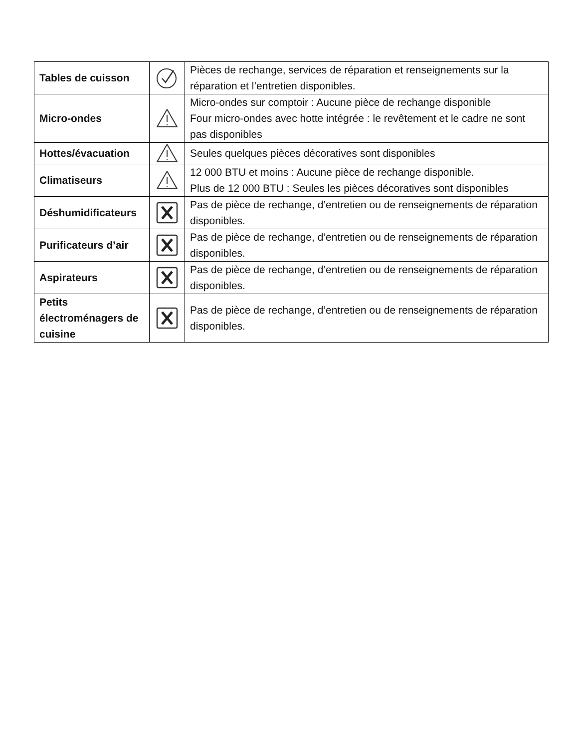| Tables de cuisson | | Pièces de rechange, services de réparation et renseignements sur la réparation et l’entretien disponibles. |
| Micro-ondes | | Micro-ondes sur comptoir : Aucune pièce de rechange disponible Four micro-ondes avec hotte intégrée : le revêtement et le cadre ne sont pas disponibles |
| Hottes/évacuation | | Seules quelques pièces décoratives sont disponibles |
| Climatiseurs | | 12 000 BTU et moins : Aucune pièce de rechange disponible. Plus de 12 000 BTU : Seules les pièces décoratives sont disponibles |
| Déshumidificateurs | | Pas de pièce de rechange, d’entretien ou de renseignements de réparation disponibles. |
| Purificateurs d’air | | Pas de pièce de rechange, d’entretien ou de renseignements de réparation disponibles. |
| Aspirateurs | | Pas de pièce de rechange, d’entretien ou de renseignements de réparation disponibles. |
| Petits électroménagers de cuisine | | Pas de pièce de rechange, d’entretien ou de renseignements de réparation disponibles. |